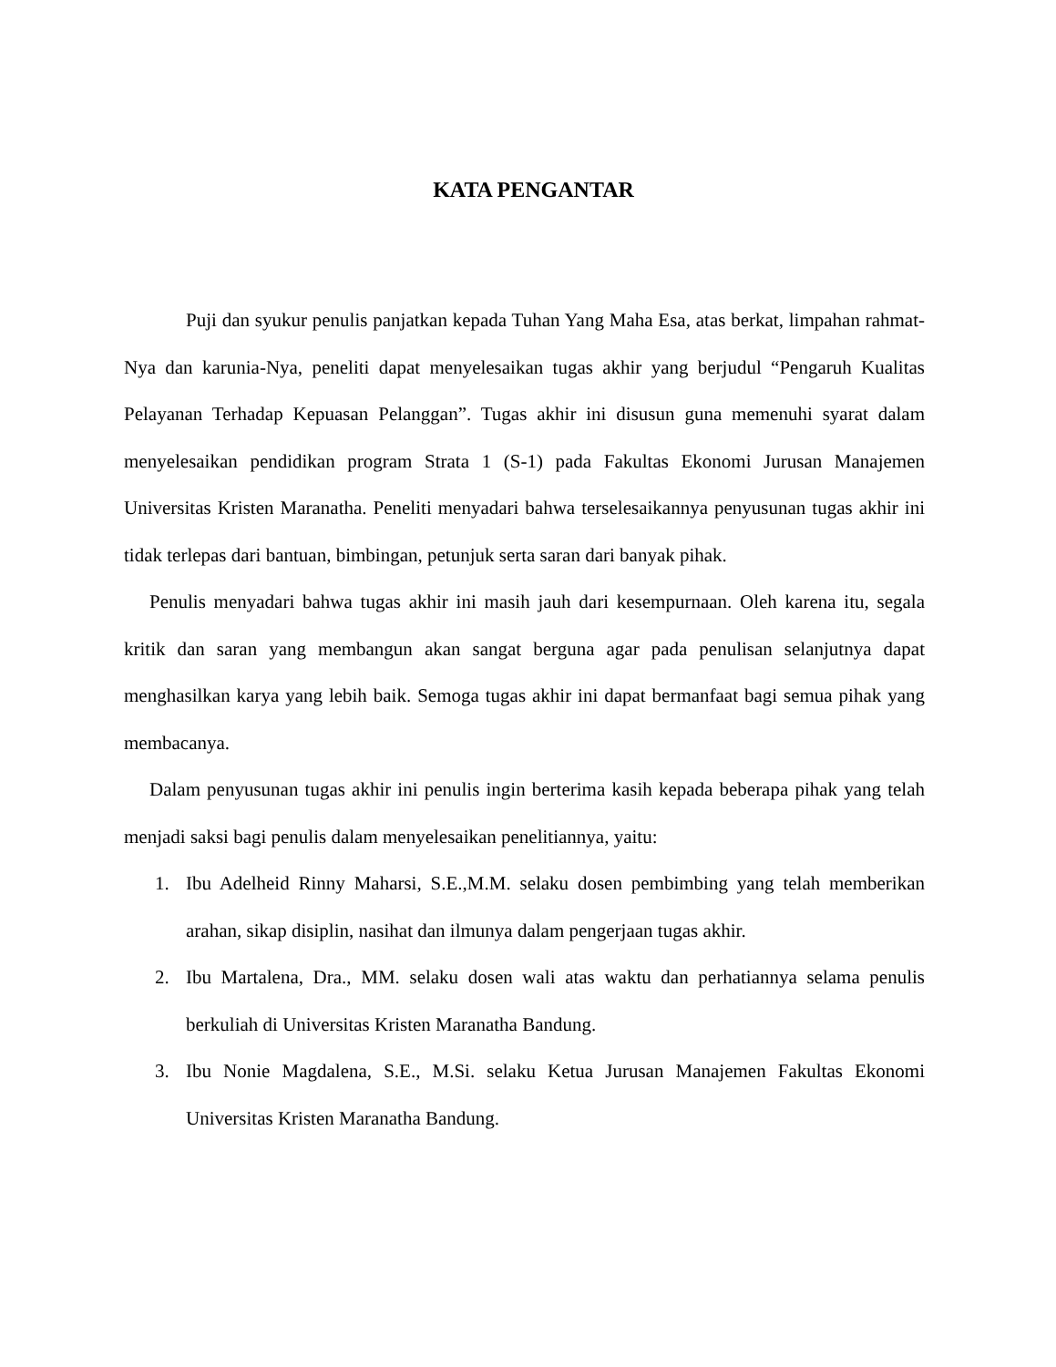KATA PENGANTAR
Puji dan syukur penulis panjatkan kepada Tuhan Yang Maha Esa, atas berkat, limpahan rahmat-Nya dan karunia-Nya, peneliti dapat menyelesaikan tugas akhir yang berjudul “Pengaruh Kualitas Pelayanan Terhadap Kepuasan Pelanggan”. Tugas akhir ini disusun guna memenuhi syarat dalam menyelesaikan pendidikan program Strata 1 (S-1) pada Fakultas Ekonomi Jurusan Manajemen Universitas Kristen Maranatha. Peneliti menyadari bahwa terselesaikannya penyusunan tugas akhir ini tidak terlepas dari bantuan, bimbingan, petunjuk serta saran dari banyak pihak.
Penulis menyadari bahwa tugas akhir ini masih jauh dari kesempurnaan. Oleh karena itu, segala kritik dan saran yang membangun akan sangat berguna agar pada penulisan selanjutnya dapat menghasilkan karya yang lebih baik. Semoga tugas akhir ini dapat bermanfaat bagi semua pihak yang membacanya.
Dalam penyusunan tugas akhir ini penulis ingin berterima kasih kepada beberapa pihak yang telah menjadi saksi bagi penulis dalam menyelesaikan penelitiannya, yaitu:
1. Ibu Adelheid Rinny Maharsi, S.E.,M.M. selaku dosen pembimbing yang telah memberikan arahan, sikap disiplin, nasihat dan ilmunya dalam pengerjaan tugas akhir.
2. Ibu Martalena, Dra., MM. selaku dosen wali atas waktu dan perhatiannya selama penulis berkuliah di Universitas Kristen Maranatha Bandung.
3. Ibu Nonie Magdalena, S.E., M.Si. selaku Ketua Jurusan Manajemen Fakultas Ekonomi Universitas Kristen Maranatha Bandung.